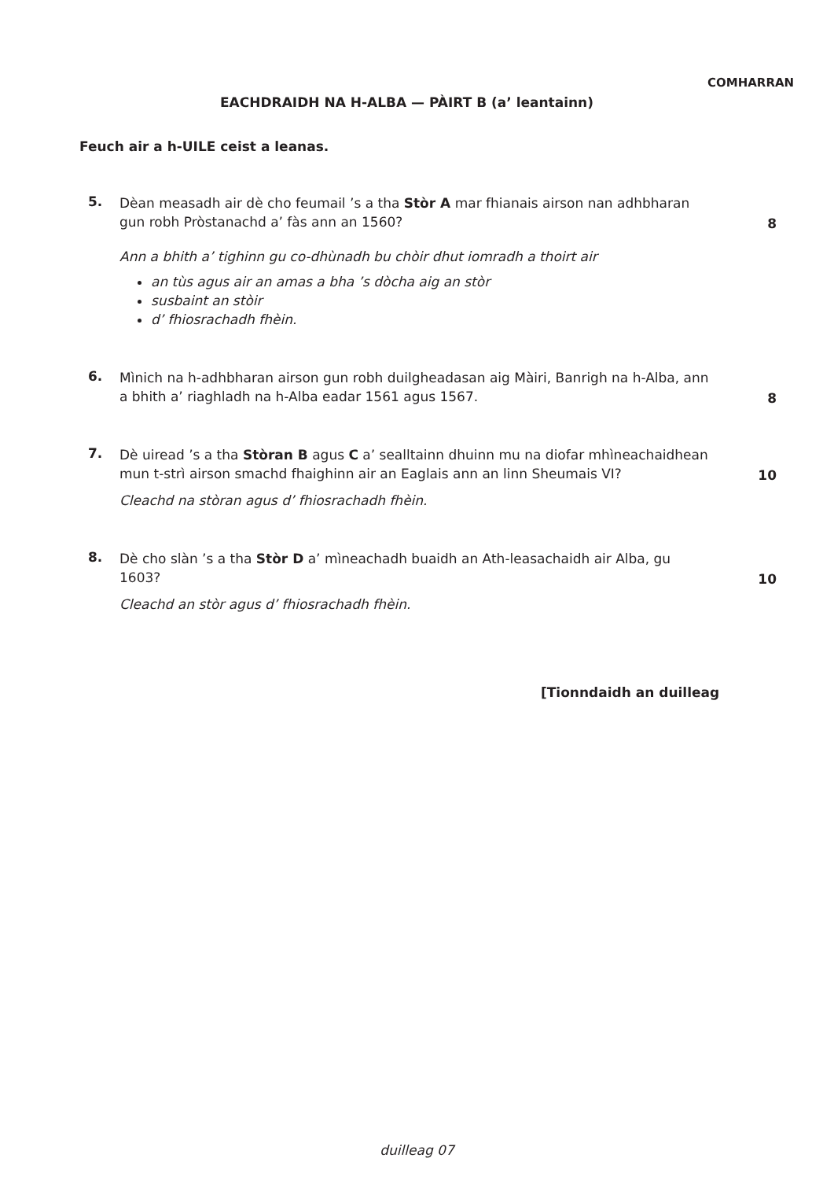COMHARRAN
EACHDRAIDH NA H-ALBA — PÀIRT B (a’ leantainn)
Feuch air a h-UILE ceist a leanas.
5.
Dèan measadh air dè cho feumail ’s a tha Stòr A mar fhianais airson nan adhbharan gun robh Pròstanachd a’ fàs ann an 1560?
8
Ann a bhith a’ tighinn gu co-dhùnadh bu chòir dhut iomradh a thoirt air
an tùs agus air an amas a bha ’s dòcha aig an stòr
susbaint an stòir
d’ fhiosrachadh fhèin.
6.
Mìnich na h-adhbharan airson gun robh duilgheadasan aig Màiri, Banrigh na h-Alba, ann a bhith a’ riaghladh na h-Alba eadar 1561 agus 1567.
8
7.
Dè uiread ’s a tha Stòran B agus C a’ sealltainn dhuinn mu na diofar mhìneachaidhean mun t-strì airson smachd fhaighinn air an Eaglais ann an linn Sheumais VI?
10
Cleachd na stòran agus d’ fhiosrachadh fhèin.
8.
Dè cho slàn ’s a tha Stòr D a’ mìneachadh buaidh an Ath-leasachaidh air Alba, gu 1603?
10
Cleachd an stòr agus d’ fhiosrachadh fhèin.
[Tionndaidh an duilleag
duilleag 07